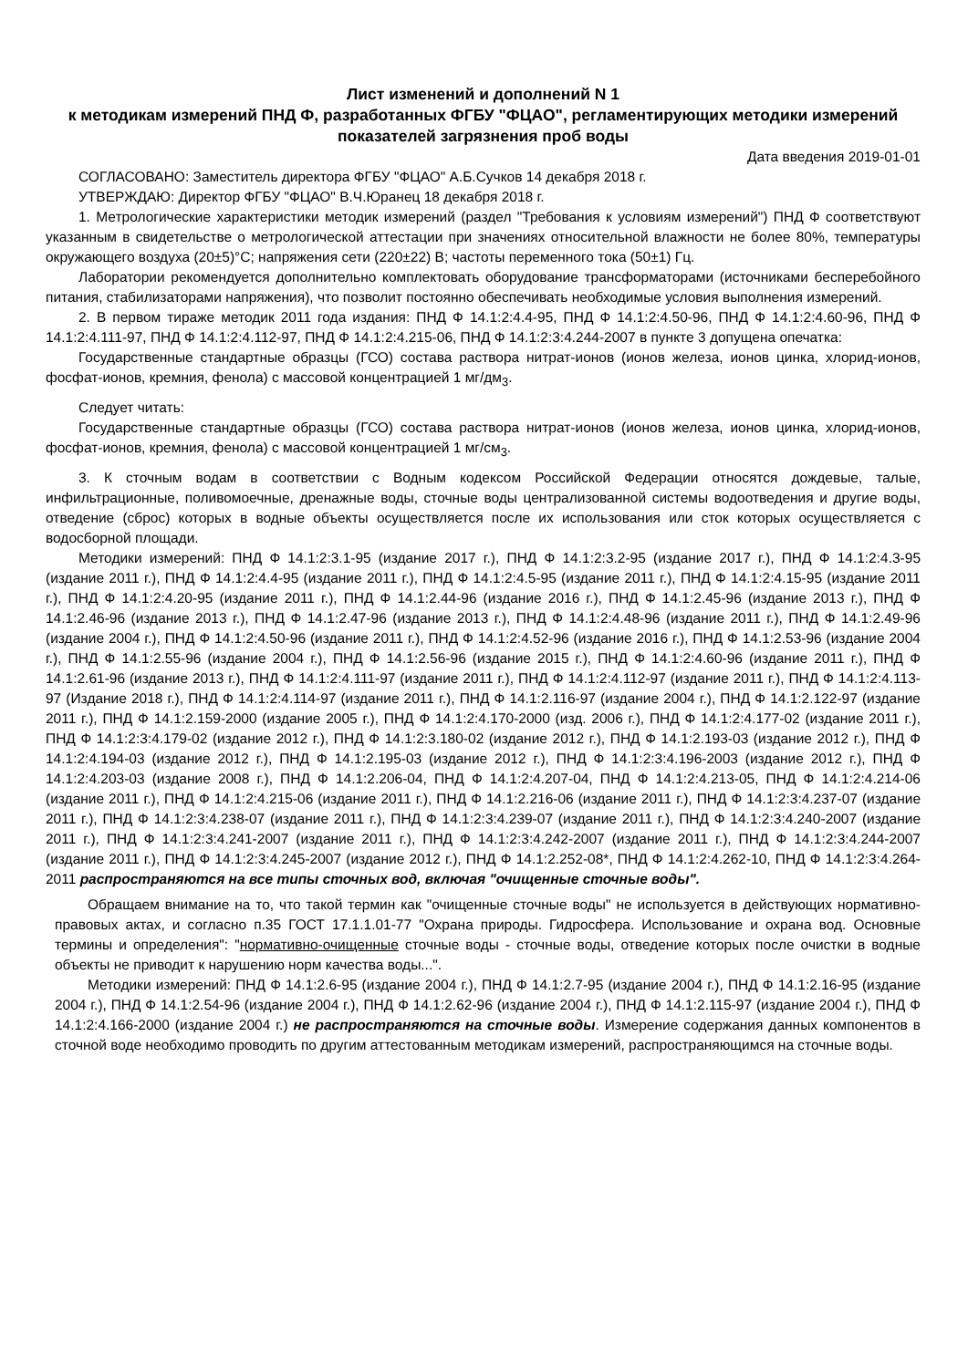Лист изменений и дополнений N 1
к методикам измерений ПНД Ф, разработанных ФГБУ "ФЦАО", регламентирующих методики измерений показателей загрязнения проб воды
Дата введения 2019-01-01
СОГЛАСОВАНО: Заместитель директора ФГБУ "ФЦАО" А.Б.Сучков 14 декабря 2018 г.
УТВЕРЖДАЮ: Директор ФГБУ "ФЦАО" В.Ч.Юранец 18 декабря 2018 г.
1. Метрологические характеристики методик измерений (раздел "Требования к условиям измерений") ПНД Ф соответствуют указанным в свидетельстве о метрологической аттестации при значениях относительной влажности не более 80%, температуры окружающего воздуха (20±5)°С; напряжения сети (220±22) В; частоты переменного тока (50±1) Гц.
Лаборатории рекомендуется дополнительно комплектовать оборудование трансформаторами (источниками бесперебойного питания, стабилизаторами напряжения), что позволит постоянно обеспечивать необходимые условия выполнения измерений.
2. В первом тираже методик 2011 года издания: ПНД Ф 14.1:2:4.4-95, ПНД Ф 14.1:2:4.50-96, ПНД Ф 14.1:2:4.60-96, ПНД Ф 14.1:2:4.111-97, ПНД Ф 14.1:2:4.112-97, ПНД Ф 14.1:2:4.215-06, ПНД Ф 14.1:2:3:4.244-2007 в пункте 3 допущена опечатка:
Государственные стандартные образцы (ГСО) состава раствора нитрат-ионов (ионов железа, ионов цинка, хлорид-ионов, фосфат-ионов, кремния, фенола) с массовой концентрацией 1 мг/дм<sub>3</sub>.
Следует читать:
Государственные стандартные образцы (ГСО) состава раствора нитрат-ионов (ионов железа, ионов цинка, хлорид-ионов, фосфат-ионов, кремния, фенола) с массовой концентрацией 1 мг/см<sub>3</sub>.
3. К сточным водам в соответствии с Водным кодексом Российской Федерации относятся дождевые, талые, инфильтрационные, поливомоечные, дренажные воды, сточные воды централизованной системы водоотведения и другие воды, отведение (сброс) которых в водные объекты осуществляется после их использования или сток которых осуществляется с водосборной площади.
Методики измерений: ПНД Ф 14.1:2:3.1-95 (издание 2017 г.), ПНД Ф 14.1:2:3.2-95 (издание 2017 г.), ПНД Ф 14.1:2:4.3-95 (издание 2011 г.), ПНД Ф 14.1:2:4.4-95 (издание 2011 г.), ПНД Ф 14.1:2:4.5-95 (издание 2011 г.), ПНД Ф 14.1:2:4.15-95 (издание 2011 г.), ПНД Ф 14.1:2:4.20-95 (издание 2011 г.), ПНД Ф 14.1:2.44-96 (издание 2016 г.), ПНД Ф 14.1:2.45-96 (издание 2013 г.), ПНД Ф 14.1:2.46-96 (издание 2013 г.), ПНД Ф 14.1:2.47-96 (издание 2013 г.), ПНД Ф 14.1:2:4.48-96 (издание 2011 г.), ПНД Ф 14.1:2.49-96 (издание 2004 г.), ПНД Ф 14.1:2:4.50-96 (издание 2011 г.), ПНД Ф 14.1:2:4.52-96 (издание 2016 г.), ПНД Ф 14.1:2.53-96 (издание 2004 г.), ПНД Ф 14.1:2.55-96 (издание 2004 г.), ПНД Ф 14.1:2.56-96 (издание 2015 г.), ПНД Ф 14.1:2:4.60-96 (издание 2011 г.), ПНД Ф 14.1:2.61-96 (издание 2013 г.), ПНД Ф 14.1:2:4.111-97 (издание 2011 г.), ПНД Ф 14.1:2:4.112-97 (издание 2011 г.), ПНД Ф 14.1:2:4.113-97 (Издание 2018 г.), ПНД Ф 14.1:2:4.114-97 (издание 2011 г.), ПНД Ф 14.1:2.116-97 (издание 2004 г.), ПНД Ф 14.1:2.122-97 (издание 2011 г.), ПНД Ф 14.1:2.159-2000 (издание 2005 г.), ПНД Ф 14.1:2:4.170-2000 (изд. 2006 г.), ПНД Ф 14.1:2:4.177-02 (издание 2011 г.), ПНД Ф 14.1:2:3:4.179-02 (издание 2012 г.), ПНД Ф 14.1:2:3.180-02 (издание 2012 г.), ПНД Ф 14.1:2.193-03 (издание 2012 г.), ПНД Ф 14.1:2:4.194-03 (издание 2012 г.), ПНД Ф 14.1:2.195-03 (издание 2012 г.), ПНД Ф 14.1:2:3:4.196-2003 (издание 2012 г.), ПНД Ф 14.1:2:4.203-03 (издание 2008 г.), ПНД Ф 14.1:2.206-04, ПНД Ф 14.1:2:4.207-04, ПНД Ф 14.1:2:4.213-05, ПНД Ф 14.1:2:4.214-06 (издание 2011 г.), ПНД Ф 14.1:2:4.215-06 (издание 2011 г.), ПНД Ф 14.1:2.216-06 (издание 2011 г.), ПНД Ф 14.1:2:3:4.237-07 (издание 2011 г.), ПНД Ф 14.1:2:3:4.238-07 (издание 2011 г.), ПНД Ф 14.1:2:3:4.239-07 (издание 2011 г.), ПНД Ф 14.1:2:3:4.240-2007 (издание 2011 г.), ПНД Ф 14.1:2:3:4.241-2007 (издание 2011 г.), ПНД Ф 14.1:2:3:4.242-2007 (издание 2011 г.), ПНД Ф 14.1:2:3:4.244-2007 (издание 2011 г.), ПНД Ф 14.1:2:3:4.245-2007 (издание 2012 г.), ПНД Ф 14.1:2.252-08*, ПНД Ф 14.1:2:4.262-10, ПНД Ф 14.1:2:3:4.264-2011 распространяются на все типы сточных вод, включая "очищенные сточные воды".
Обращаем внимание на то, что такой термин как "очищенные сточные воды" не используется в действующих нормативно-правовых актах, и согласно п.35 ГОСТ 17.1.1.01-77 "Охрана природы. Гидросфера. Использование и охрана вод. Основные термины и определения": "нормативно-очищенные сточные воды - сточные воды, отведение которых после очистки в водные объекты не приводит к нарушению норм качества воды...".
Методики измерений: ПНД Ф 14.1:2.6-95 (издание 2004 г.), ПНД Ф 14.1:2.7-95 (издание 2004 г.), ПНД Ф 14.1:2.16-95 (издание 2004 г.), ПНД Ф 14.1:2.54-96 (издание 2004 г.), ПНД Ф 14.1:2.62-96 (издание 2004 г.), ПНД Ф 14.1:2.115-97 (издание 2004 г.), ПНД Ф 14.1:2:4.166-2000 (издание 2004 г.) не распространяются на сточные воды. Измерение содержания данных компонентов в сточной воде необходимо проводить по другим аттестованным методикам измерений, распространяющимся на сточные воды.